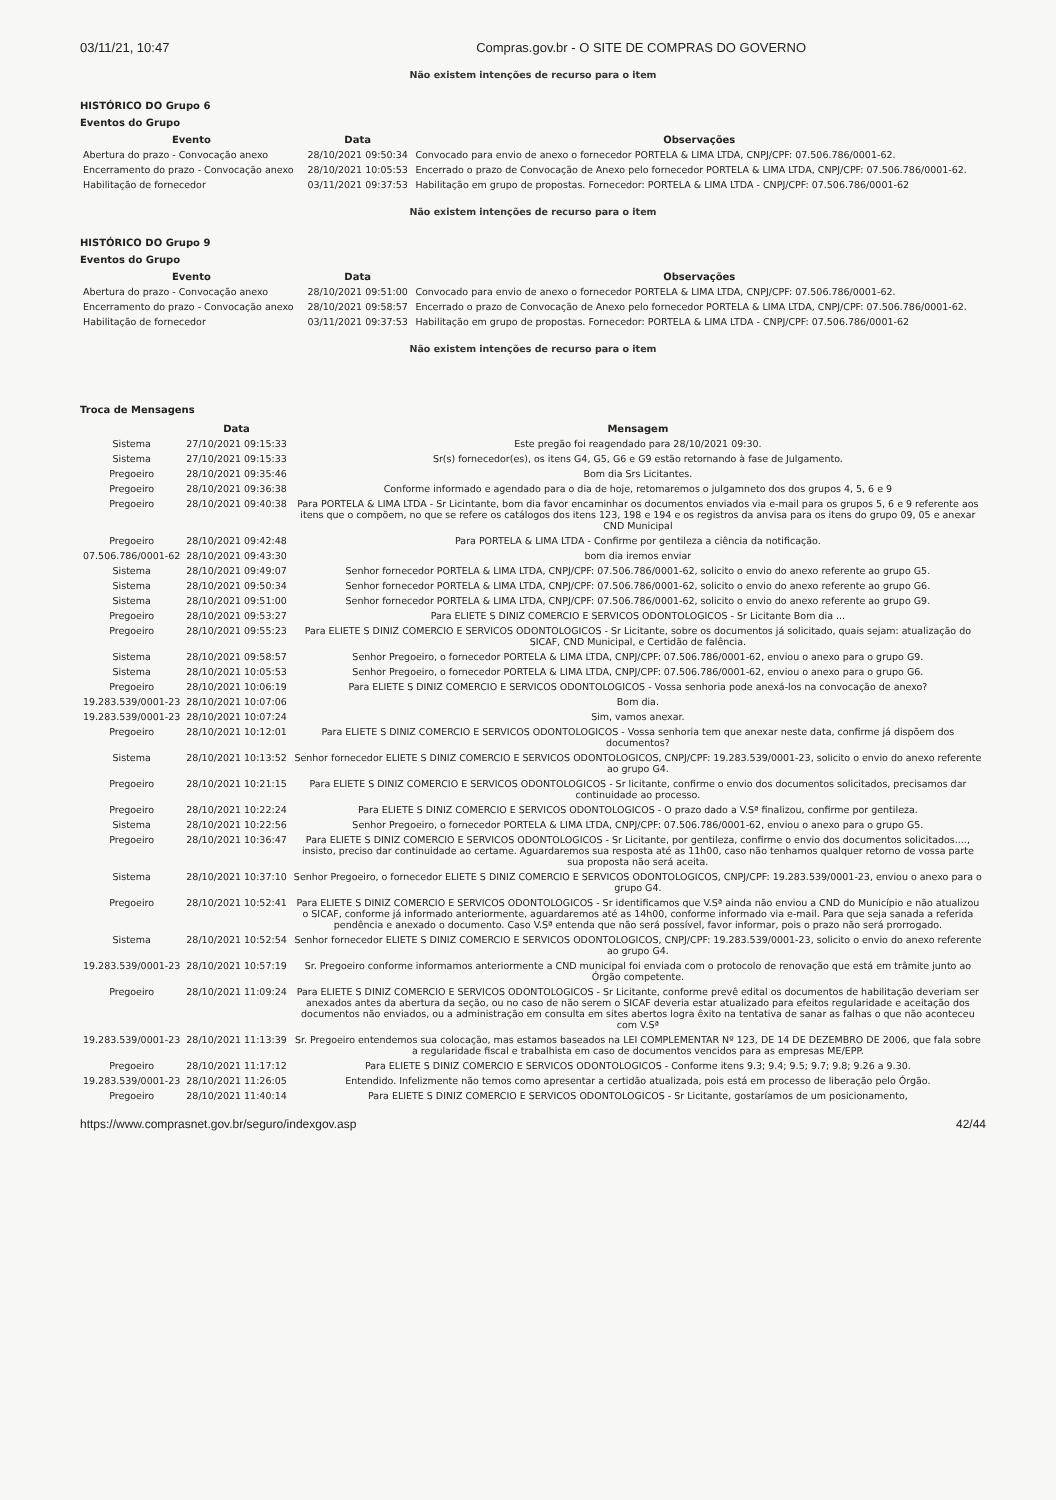03/11/21, 10:47 Compras.gov.br - O SITE DE COMPRAS DO GOVERNO
Não existem intenções de recurso para o item
HISTÓRICO DO Grupo 6
Eventos do Grupo
| Evento | Data | Observações |
| --- | --- | --- |
| Abertura do prazo - Convocação anexo | 28/10/2021 09:50:34 | Convocado para envio de anexo o fornecedor PORTELA & LIMA LTDA, CNPJ/CPF: 07.506.786/0001-62. |
| Encerramento do prazo - Convocação anexo | 28/10/2021 10:05:53 | Encerrado o prazo de Convocação de Anexo pelo fornecedor PORTELA & LIMA LTDA, CNPJ/CPF: 07.506.786/0001-62. |
| Habilitação de fornecedor | 03/11/2021 09:37:53 | Habilitação em grupo de propostas. Fornecedor: PORTELA & LIMA LTDA - CNPJ/CPF: 07.506.786/0001-62 |
Não existem intenções de recurso para o item
HISTÓRICO DO Grupo 9
Eventos do Grupo
| Evento | Data | Observações |
| --- | --- | --- |
| Abertura do prazo - Convocação anexo | 28/10/2021 09:51:00 | Convocado para envio de anexo o fornecedor PORTELA & LIMA LTDA, CNPJ/CPF: 07.506.786/0001-62. |
| Encerramento do prazo - Convocação anexo | 28/10/2021 09:58:57 | Encerrado o prazo de Convocação de Anexo pelo fornecedor PORTELA & LIMA LTDA, CNPJ/CPF: 07.506.786/0001-62. |
| Habilitação de fornecedor | 03/11/2021 09:37:53 | Habilitação em grupo de propostas. Fornecedor: PORTELA & LIMA LTDA - CNPJ/CPF: 07.506.786/0001-62 |
Não existem intenções de recurso para o item
Troca de Mensagens
| | Data | Mensagem |
| --- | --- | --- |
| Sistema | 27/10/2021 09:15:33 | Este pregão foi reagendado para 28/10/2021 09:30. |
| Sistema | 27/10/2021 09:15:33 | Sr(s) fornecedor(es), os itens G4, G5, G6 e G9 estão retornando à fase de Julgamento. |
| Pregoeiro | 28/10/2021 09:35:46 | Bom dia Srs Licitantes. |
| Pregoeiro | 28/10/2021 09:36:38 | Conforme informado e agendado para o dia de hoje, retomaremos o julgamneto dos dos grupos 4, 5, 6 e 9 |
| Pregoeiro | 28/10/2021 09:40:38 | Para PORTELA & LIMA LTDA - Sr Licintante, bom dia favor encaminhar os documentos enviados via e-mail para os grupos 5, 6 e 9 referente aos itens que o compõem, no que se refere os catálogos dos itens 123, 198 e 194 e os registros da anvisa para os itens do grupo 09, 05 e anexar CND Municipal |
| Pregoeiro | 28/10/2021 09:42:48 | Para PORTELA & LIMA LTDA - Confirme por gentileza a ciência da notificação. |
| 07.506.786/0001-62 | 28/10/2021 09:43:30 | bom dia iremos enviar |
| Sistema | 28/10/2021 09:49:07 | Senhor fornecedor PORTELA & LIMA LTDA, CNPJ/CPF: 07.506.786/0001-62, solicito o envio do anexo referente ao grupo G5. |
| Sistema | 28/10/2021 09:50:34 | Senhor fornecedor PORTELA & LIMA LTDA, CNPJ/CPF: 07.506.786/0001-62, solicito o envio do anexo referente ao grupo G6. |
| Sistema | 28/10/2021 09:51:00 | Senhor fornecedor PORTELA & LIMA LTDA, CNPJ/CPF: 07.506.786/0001-62, solicito o envio do anexo referente ao grupo G9. |
| Pregoeiro | 28/10/2021 09:53:27 | Para ELIETE S DINIZ COMERCIO E SERVICOS ODONTOLOGICOS - Sr Licitante Bom dia ... |
| Pregoeiro | 28/10/2021 09:55:23 | Para ELIETE S DINIZ COMERCIO E SERVICOS ODONTOLOGICOS - Sr Licitante, sobre os documentos já solicitado, quais sejam: atualização do SICAF, CND Municipal, e Certidão de falência. |
| Sistema | 28/10/2021 09:58:57 | Senhor Pregoeiro, o fornecedor PORTELA & LIMA LTDA, CNPJ/CPF: 07.506.786/0001-62, enviou o anexo para o grupo G9. |
| Sistema | 28/10/2021 10:05:53 | Senhor Pregoeiro, o fornecedor PORTELA & LIMA LTDA, CNPJ/CPF: 07.506.786/0001-62, enviou o anexo para o grupo G6. |
| Pregoeiro | 28/10/2021 10:06:19 | Para ELIETE S DINIZ COMERCIO E SERVICOS ODONTOLOGICOS - Vossa senhoria pode anexá-los na convocação de anexo? |
| 19.283.539/0001-23 | 28/10/2021 10:07:06 | Bom dia. |
| 19.283.539/0001-23 | 28/10/2021 10:07:24 | Sim, vamos anexar. |
| Pregoeiro | 28/10/2021 10:12:01 | Para ELIETE S DINIZ COMERCIO E SERVICOS ODONTOLOGICOS - Vossa senhoria tem que anexar neste data, confirme já dispõem dos documentos? |
| Sistema | 28/10/2021 10:13:52 | Senhor fornecedor ELIETE S DINIZ COMERCIO E SERVICOS ODONTOLOGICOS, CNPJ/CPF: 19.283.539/0001-23, solicito o envio do anexo referente ao grupo G4. |
| Pregoeiro | 28/10/2021 10:21:15 | Para ELIETE S DINIZ COMERCIO E SERVICOS ODONTOLOGICOS - Sr licitante, confirme o envio dos documentos solicitados, precisamos dar continuidade ao processo. |
| Pregoeiro | 28/10/2021 10:22:24 | Para ELIETE S DINIZ COMERCIO E SERVICOS ODONTOLOGICOS - O prazo dado a V.Sª finalizou, confirme por gentileza. |
| Sistema | 28/10/2021 10:22:56 | Senhor Pregoeiro, o fornecedor PORTELA & LIMA LTDA, CNPJ/CPF: 07.506.786/0001-62, enviou o anexo para o grupo G5. |
| Pregoeiro | 28/10/2021 10:36:47 | Para ELIETE S DINIZ COMERCIO E SERVICOS ODONTOLOGICOS - Sr Licitante, por gentileza, confirme o envio dos documentos solicitados...., insisto, preciso dar continuidade ao certame. Aguardaremos sua resposta até as 11h00, caso não tenhamos qualquer retorno de vossa parte sua proposta não será aceita. |
| Sistema | 28/10/2021 10:37:10 | Senhor Pregoeiro, o fornecedor ELIETE S DINIZ COMERCIO E SERVICOS ODONTOLOGICOS, CNPJ/CPF: 19.283.539/0001-23, enviou o anexo para o grupo G4. |
| Pregoeiro | 28/10/2021 10:52:41 | Para ELIETE S DINIZ COMERCIO E SERVICOS ODONTOLOGICOS - Sr identificamos que V.Sª ainda não enviou a CND do Município e não atualizou o SICAF, conforme já informado anteriormente, aguardaremos até as 14h00, conforme informado via e-mail. Para que seja sanada a referida pendência e anexado o documento. Caso V.Sª entenda que não será possível, favor informar, pois o prazo não será prorrogado. |
| Sistema | 28/10/2021 10:52:54 | Senhor fornecedor ELIETE S DINIZ COMERCIO E SERVICOS ODONTOLOGICOS, CNPJ/CPF: 19.283.539/0001-23, solicito o envio do anexo referente ao grupo G4. |
| 19.283.539/0001-23 | 28/10/2021 10:57:19 | Sr. Pregoeiro conforme informamos anteriormente a CND municipal foi enviada com o protocolo de renovação que está em trâmite junto ao Órgão competente. |
| Pregoeiro | 28/10/2021 11:09:24 | Para ELIETE S DINIZ COMERCIO E SERVICOS ODONTOLOGICOS - Sr Licitante, conforme prevê edital os documentos de habilitação deveriam ser anexados antes da abertura da seção, ou no caso de não serem o SICAF deveria estar atualizado para efeitos regularidade e aceitação dos documentos não enviados, ou a administração em consulta em sites abertos logra êxito na tentativa de sanar as falhas o que não aconteceu com V.Sª |
| 19.283.539/0001-23 | 28/10/2021 11:13:39 | Sr. Pregoeiro entendemos sua colocação, mas estamos baseados na LEI COMPLEMENTAR Nº 123, DE 14 DE DEZEMBRO DE 2006, que fala sobre a regularidade fiscal e trabalhista em caso de documentos vencidos para as empresas ME/EPP. |
| Pregoeiro | 28/10/2021 11:17:12 | Para ELIETE S DINIZ COMERCIO E SERVICOS ODONTOLOGICOS - Conforme itens 9.3; 9.4; 9.5; 9.7; 9.8; 9.26 a 9.30. |
| 19.283.539/0001-23 | 28/10/2021 11:26:05 | Entendido. Infelizmente não temos como apresentar a certidão atualizada, pois está em processo de liberação pelo Órgão. |
| Pregoeiro | 28/10/2021 11:40:14 | Para ELIETE S DINIZ COMERCIO E SERVICOS ODONTOLOGICOS - Sr Licitante, gostaríamos de um posicionamento, |
https://www.comprasnet.gov.br/seguro/indexgov.asp 42/44